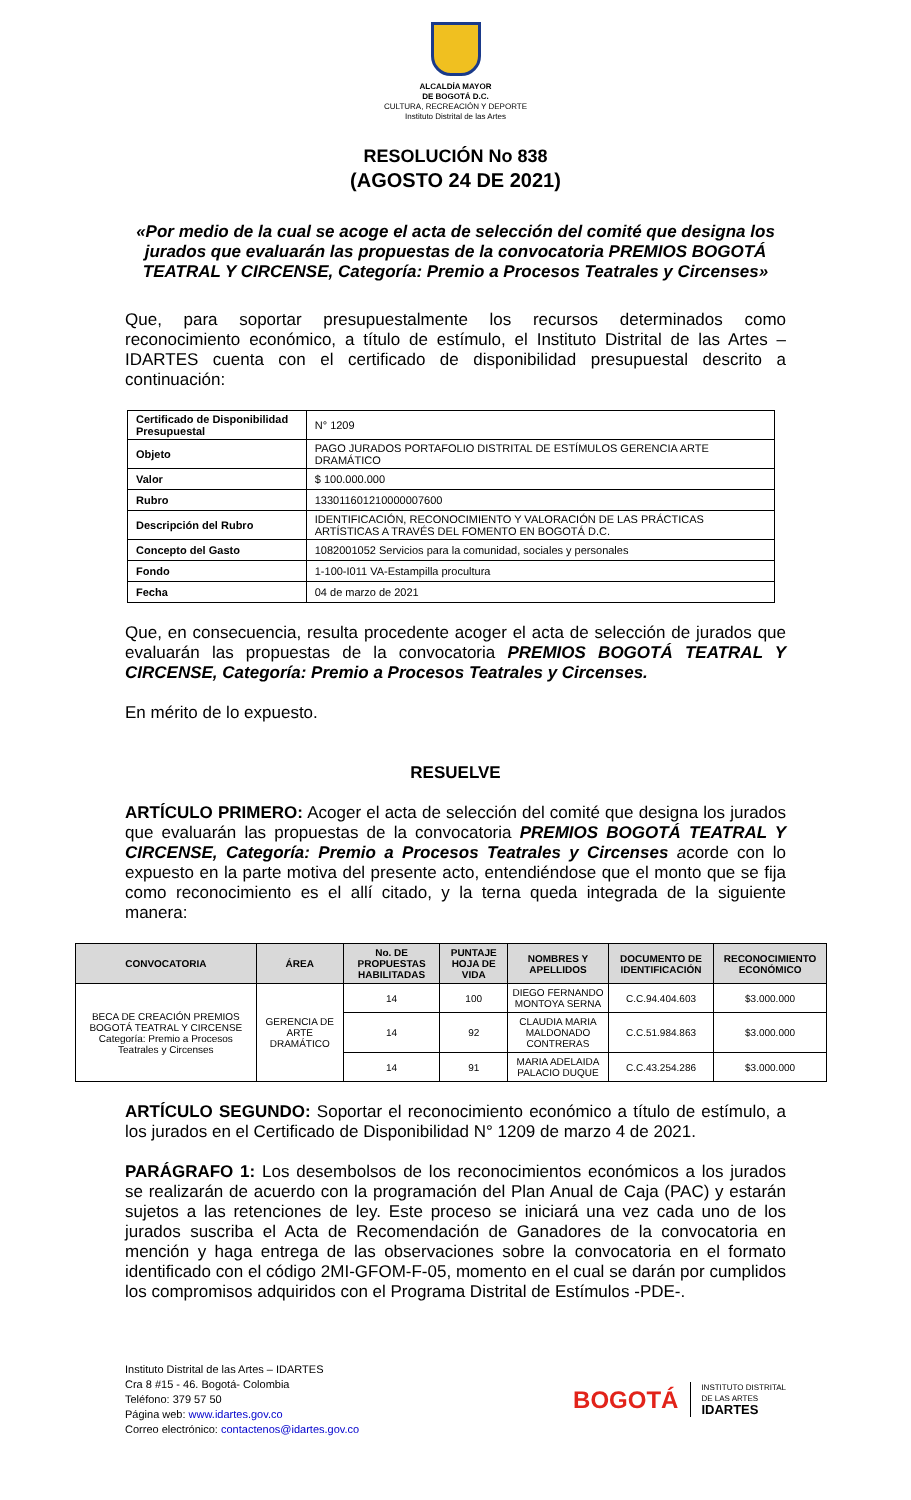ALCALDÍA MAYOR
DE BOGOTÁ D.C.
CULTURA, RECREACIÓN Y DEPORTE
Instituto Distrital de las Artes
RESOLUCIÓN No 838
(AGOSTO 24 DE 2021)
«Por medio de la cual se acoge el acta de selección del comité que designa los jurados que evaluarán las propuestas de la convocatoria PREMIOS BOGOTÁ TEATRAL Y CIRCENSE, Categoría: Premio a Procesos Teatrales y Circenses»
Que, para soportar presupuestalmente los recursos determinados como reconocimiento económico, a título de estímulo, el Instituto Distrital de las Artes – IDARTES cuenta con el certificado de disponibilidad presupuestal descrito a continuación:
| Certificado de Disponibilidad Presupuestal | N° 1209 |
| Objeto | PAGO JURADOS PORTAFOLIO DISTRITAL DE ESTÍMULOS GERENCIA ARTE DRAMÁTICO |
| Valor | $ 100.000.000 |
| Rubro | 133011601210000007600 |
| Descripción del Rubro | IDENTIFICACIÓN, RECONOCIMIENTO Y VALORACIÓN DE LAS PRÁCTICAS ARTÍSTICAS A TRAVÉS DEL FOMENTO EN BOGOTÁ D.C. |
| Concepto del Gasto | 1082001052 Servicios para la comunidad, sociales y personales |
| Fondo | 1-100-I011 VA-Estampilla procultura |
| Fecha | 04 de marzo de 2021 |
Que, en consecuencia, resulta procedente acoger el acta de selección de jurados que evaluarán las propuestas de la convocatoria PREMIOS BOGOTÁ TEATRAL Y CIRCENSE, Categoría: Premio a Procesos Teatrales y Circenses.
En mérito de lo expuesto.
RESUELVE
ARTÍCULO PRIMERO: Acoger el acta de selección del comité que designa los jurados que evaluarán las propuestas de la convocatoria PREMIOS BOGOTÁ TEATRAL Y CIRCENSE, Categoría: Premio a Procesos Teatrales y Circenses acorde con lo expuesto en la parte motiva del presente acto, entendiéndose que el monto que se fija como reconocimiento es el allí citado, y la terna queda integrada de la siguiente manera:
| CONVOCATORIA | ÁREA | No. DE PROPUESTAS HABILITADAS | PUNTAJE HOJA DE VIDA | NOMBRES Y APELLIDOS | DOCUMENTO DE IDENTIFICACIÓN | RECONOCIMIENTO ECONÓMICO |
| --- | --- | --- | --- | --- | --- | --- |
| BECA DE CREACIÓN PREMIOS BOGOTÁ TEATRAL Y CIRCENSE Categoría: Premio a Procesos Teatrales y Circenses | GERENCIA DE ARTE DRAMÁTICO | 14 | 100 | DIEGO FERNANDO MONTOYA SERNA | C.C.94.404.603 | $3.000.000 |
| | | 14 | 92 | CLAUDIA MARIA MALDONADO CONTRERAS | C.C.51.984.863 | $3.000.000 |
| | | 14 | 91 | MARIA ADELAIDA PALACIO DUQUE | C.C.43.254.286 | $3.000.000 |
ARTÍCULO SEGUNDO: Soportar el reconocimiento económico a título de estímulo, a los jurados en el Certificado de Disponibilidad N° 1209 de marzo 4 de 2021.
PARÁGRAFO 1: Los desembolsos de los reconocimientos económicos a los jurados se realizarán de acuerdo con la programación del Plan Anual de Caja (PAC) y estarán sujetos a las retenciones de ley. Este proceso se iniciará una vez cada uno de los jurados suscriba el Acta de Recomendación de Ganadores de la convocatoria en mención y haga entrega de las observaciones sobre la convocatoria en el formato identificado con el código 2MI-GFOM-F-05, momento en el cual se darán por cumplidos los compromisos adquiridos con el Programa Distrital de Estímulos -PDE-.
Instituto Distrital de las Artes – IDARTES
Cra 8 #15 - 46. Bogotá- Colombia
Teléfono: 379 57 50
Página web: www.idartes.gov.co
Correo electrónico: contactenos@idartes.gov.co
BOGOTÁ
INSTITUTO DISTRITAL
DE LAS ARTES
IDARTES